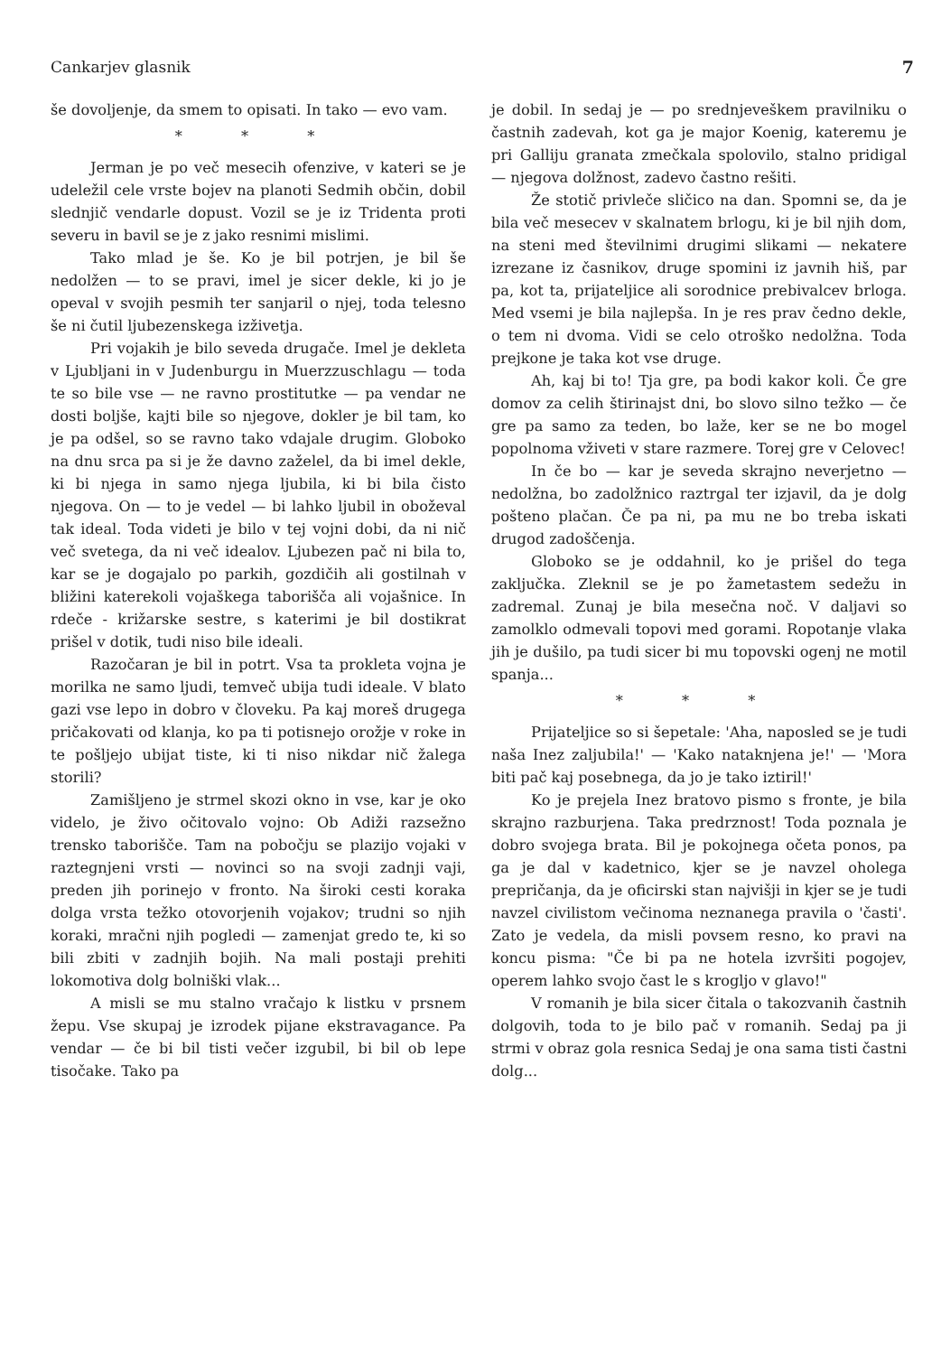Cankarjev glasnik 7
še dovoljenje, da smem to opisati. In tako — evo vam.
* * *
Jerman je po več mesecih ofenzive, v kateri se je udeležil cele vrste bojev na planoti Sedmih občin, dobil slednjič vendarle dopust. Vozil se je iz Tridenta proti severu in bavil se je z jako resnimi mislimi.
Tako mlad je še. Ko je bil potrjen, je bil še nedolžen — to se pravi, imel je sicer dekle, ki jo je opeval v svojih pesmih ter sanjaril o njej, toda telesno še ni čutil ljubezenskega izživetja.
Pri vojakih je bilo seveda drugače. Imel je dekleta v Ljubljani in v Judenburgu in Muerzzuschlagu — toda te so bile vse — ne ravno prostitutke — pa vendar ne dosti boljše, kajti bile so njegove, dokler je bil tam, ko je pa odšel, so se ravno tako vdajale drugim. Globoko na dnu srca pa si je že davno zaželel, da bi imel dekle, ki bi njega in samo njega ljubila, ki bi bila čisto njegova. On — to je vedel — bi lahko ljubil in oboževal tak ideal. Toda videti je bilo v tej vojni dobi, da ni nič več svetega, da ni več idealov. Ljubezen pač ni bila to, kar se je dogajalo po parkih, gozdičih ali gostilnah v bližini katerekoli vojaškega taborišča ali vojašnice. In rdeče - križarske sestre, s katerimi je bil dostikrat prišel v dotik, tudi niso bile ideali.
Razočaran je bil in potrt. Vsa ta prokleta vojna je morilka ne samo ljudi, temveč ubija tudi ideale. V blato gazi vse lepo in dobro v človeku. Pa kaj moreš drugega pričakovati od klanja, ko pa ti potisnejo orožje v roke in te pošljejo ubijat tiste, ki ti niso nikdar nič žalega storili?
Zamišljeno je strmel skozi okno in vse, kar je oko videlo, je živo očitovalo vojno: Ob Adiži razsežno trensko taborišče. Tam na pobočju se plazijo vojaki v raztegnjeni vrsti — novinci so na svoji zadnji vaji, preden jih porinejo v fronto. Na široki cesti koraka dolga vrsta težko otovorjenih vojakov; trudni so njih koraki, mračni njih pogledi — zamenjat gredo te, ki so bili zbiti v zadnjih bojih. Na mali postaji prehiti lokomotiva dolg bolniški vlak...
A misli se mu stalno vračajo k listku v prsnem žepu. Vse skupaj je izrodek pijane ekstravagance. Pa vendar — če bi bil tisti večer izgubil, bi bil ob lepe tisočake. Tako pa
je dobil. In sedaj je — po srednjeveškem pravilniku o častnih zadevah, kot ga je major Koenig, kateremu je pri Galliju granata zmečkala spolovilo, stalno pridigal — njegova dolžnost, zadevo častno rešiti.
Že stotič privleče sličico na dan. Spomni se, da je bila več mesecev v skalnatem brlogu, ki je bil njih dom, na steni med številnimi drugimi slikami — nekatere izrezane iz časnikov, druge spomini iz javnih hiš, par pa, kot ta, prijateljice ali sorodnice prebivalcev brloga. Med vsemi je bila najlepša. In je res prav čedno dekle, o tem ni dvoma. Vidi se celo otroško nedolžna. Toda prejkone je taka kot vse druge.
Ah, kaj bi to! Tja gre, pa bodi kakor koli. Če gre domov za celih štirinajst dni, bo slovo silno težko — če gre pa samo za teden, bo laže, ker se ne bo mogel popolnoma vživeti v stare razmere. Torej gre v Celovec!
In če bo — kar je seveda skrajno neverjetno — nedolžna, bo zadolžnico raztrgal ter izjavil, da je dolg pošteno plačan. Če pa ni, pa mu ne bo treba iskati drugod zadoščenja.
Globoko se je oddahnil, ko je prišel do tega zaključka. Zleknil se je po žametastem sedežu in zadremal. Zunaj je bila mesečna noč. V daljavi so zamolklo odmevali topovi med gorami. Ropotanje vlaka jih je dušilo, pa tudi sicer bi mu topovski ogenj ne motil spanja...
* * *
Prijateljice so si šepetale: 'Aha, naposled se je tudi naša Inez zaljubila!' — 'Kako nataknjena je!' — 'Mora biti pač kaj posebnega, da jo je tako iztiril!'
Ko je prejela Inez bratovo pismo s fronte, je bila skrajno razburjena. Taka predrznost! Toda poznala je dobro svojega brata. Bil je pokojnega očeta ponos, pa ga je dal v kadetnico, kjer se je navzel oholega prepričanja, da je oficirski stan najvišji in kjer se je tudi navzel civilistom večinoma neznanega pravila o 'časti'. Zato je vedela, da misli povsem resno, ko pravi na koncu pisma: "Če bi pa ne hotela izvršiti pogojev, operem lahko svojo čast le s krogljo v glavo!"
V romanih je bila sicer čitala o takozvanih častnih dolgovih, toda to je bilo pač v romanih. Sedaj pa ji strmi v obraz gola resnica Sedaj je ona sama tisti častni dolg...